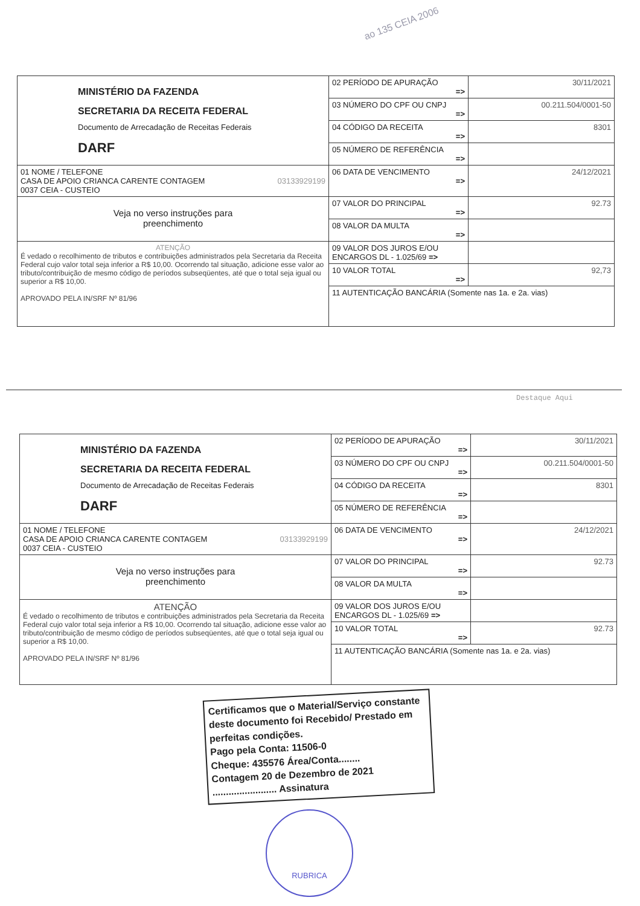ao 135 CEIA 2006
| MINISTÉRIO DA FAZENDA SECRETARIA DA RECEITA FEDERAL Documento de Arrecadação de Receitas Federais DARF | 02 PERÍODO DE APURAÇÃO => | 30/11/2021 |
| | 03 NÚMERO DO CPF OU CNPJ => | 00.211.504/0001-50 |
| | 04 CÓDIGO DA RECEITA => | 8301 |
| | 05 NÚMERO DE REFERÊNCIA => | |
| 01 NOME / TELEFONE CASA DE APOIO CRIANCA CARENTE CONTAGEM 03133929199 0037 CEIA - CUSTEIO | 06 DATA DE VENCIMENTO => | 24/12/2021 |
| Veja no verso instruções para preenchimento | 07 VALOR DO PRINCIPAL => | 92.73 |
| | 08 VALOR DA MULTA => | |
| ATENÇÃO É vedado o recolhimento de tributos e contribuições administrados pela Secretaria da Receita Federal cujo valor total seja inferior a R$ 10,00. Ocorrendo tal situação, adicione esse valor ao tributo/contribuição de mesmo código de períodos subseqüentes, até que o total seja igual ou superior a R$ 10,00. APROVADO PELA IN/SRF Nº 81/96 | 09 VALOR DOS JUROS E/OU ENCARGOS DL - 1.025/69 => | |
| | 10 VALOR TOTAL => | 92,73 |
| | 11 AUTENTICAÇÃO BANCÁRIA (Somente nas 1a. e 2a. vias) | |
Destaque Aqui
| MINISTÉRIO DA FAZENDA SECRETARIA DA RECEITA FEDERAL Documento de Arrecadação de Receitas Federais DARF | 02 PERÍODO DE APURAÇÃO => | 30/11/2021 |
| | 03 NÚMERO DO CPF OU CNPJ => | 00.211.504/0001-50 |
| | 04 CÓDIGO DA RECEITA => | 8301 |
| | 05 NÚMERO DE REFERÊNCIA => | |
| 01 NOME / TELEFONE CASA DE APOIO CRIANCA CARENTE CONTAGEM 03133929199 0037 CEIA - CUSTEIO | 06 DATA DE VENCIMENTO => | 24/12/2021 |
| Veja no verso instruções para preenchimento | 07 VALOR DO PRINCIPAL => | 92.73 |
| | 08 VALOR DA MULTA => | |
| ATENÇÃO É vedado o recolhimento de tributos e contribuições administrados pela Secretaria da Receita Federal cujo valor total seja inferior a R$ 10,00. Ocorrendo tal situação, adicione esse valor ao tributo/contribuição de mesmo código de períodos subseqüentes, até que o total seja igual ou superior a R$ 10,00. APROVADO PELA IN/SRF Nº 81/96 | 09 VALOR DOS JUROS E/OU ENCARGOS DL - 1.025/69 => | |
| | 10 VALOR TOTAL => | 92.73 |
| | 11 AUTENTICAÇÃO BANCÁRIA (Somente nas 1a. e 2a. vias) | |
Certificamos que o Material/Serviço constante deste documento foi Recebido/ Prestado em perfeitas condições.
Pago pela Conta: 11506-0
Cheque: 435576 Área/Conta........
Contagem 20 de Dezembro de 2021
........................ Assinatura
RUBRICA